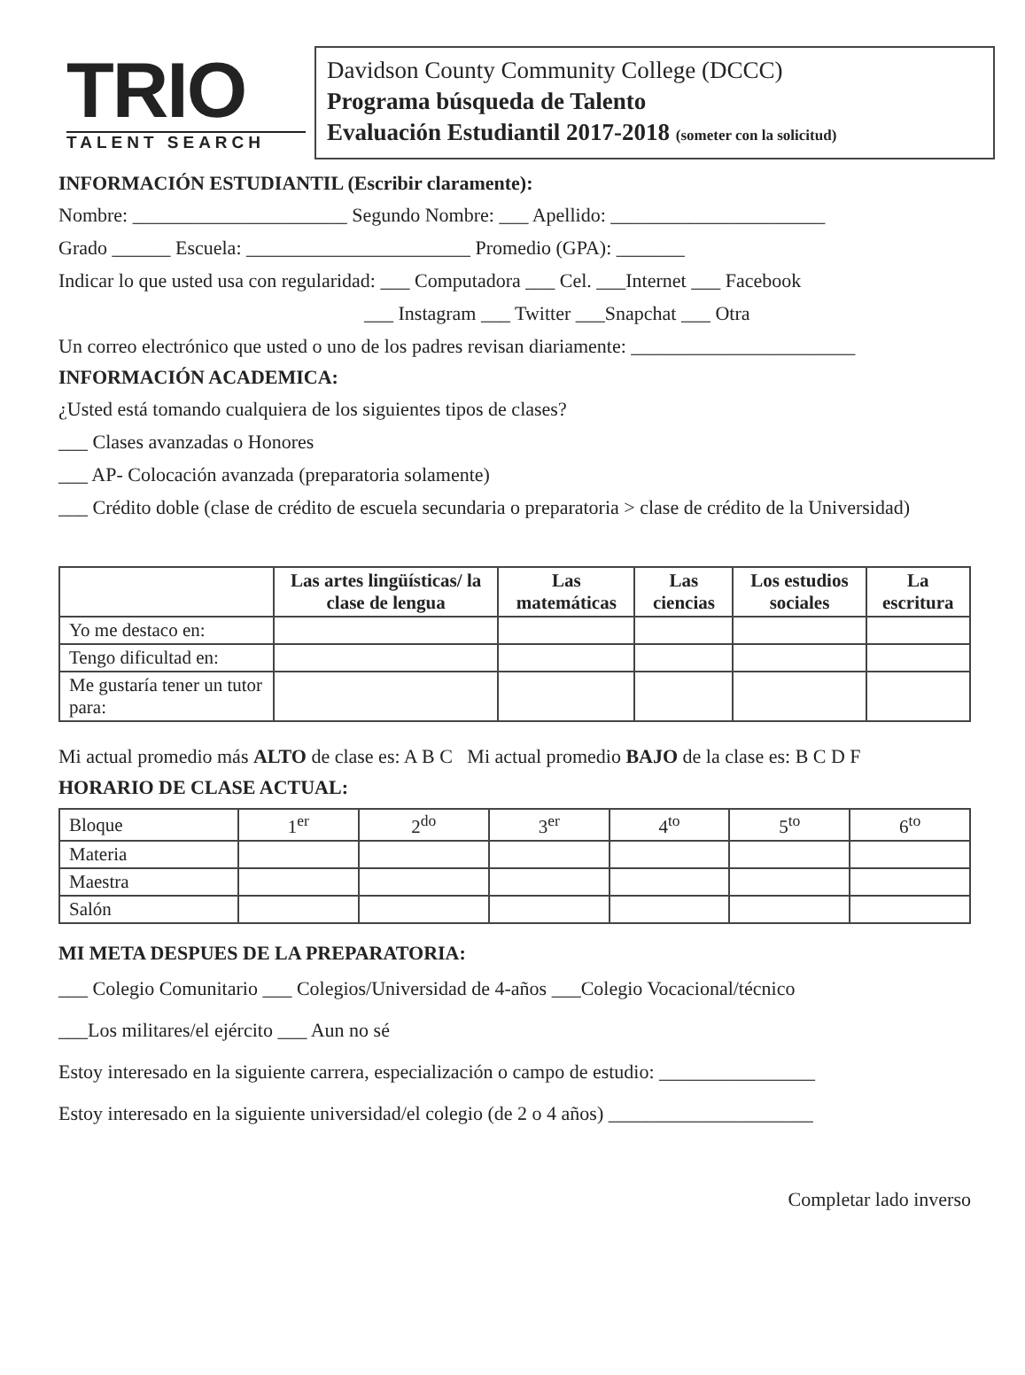TRIO
TALENT SEARCH
Davidson County Community College (DCCC)
Programa búsqueda de Talento
Evaluación Estudiantil 2017-2018 (someter con la solicitud)
INFORMACIÓN ESTUDIANTIL (Escribir claramente):
Nombre: ______________________ Segundo Nombre: ___ Apellido: ______________________
Grado ______ Escuela: _______________________ Promedio (GPA): _______
Indicar lo que usted usa con regularidad: ___ Computadora ___ Cel. ___Internet ___ Facebook
___ Instagram ___ Twitter ___Snapchat ___ Otra
Un correo electrónico que usted o uno de los padres revisan diariamente: _______________________
INFORMACIÓN ACADEMICA:
¿Usted está tomando cualquiera de los siguientes tipos de clases?
___ Clases avanzadas o Honores
___ AP- Colocación avanzada (preparatoria solamente)
___ Crédito doble (clase de crédito de escuela secundaria o preparatoria > clase de crédito de la Universidad)
| | Las artes lingüísticas/ la clase de lengua | Las matemáticas | Las ciencias | Los estudios sociales | La escritura |
| --- | --- | --- | --- | --- | --- |
| Yo me destaco en: | | | | | |
| Tengo dificultad en: | | | | | |
| Me gustaría tener un tutor para: | | | | | |
Mi actual promedio más ALTO de clase es: A B C Mi actual promedio BAJO de la clase es: B C D F
HORARIO DE CLASE ACTUAL:
| Bloque | 1<sup>er</sup> | 2<sup>do</sup> | 3<sup>er</sup> | 4<sup>to</sup> | 5<sup>to</sup> | 6<sup>to</sup> |
| Materia | | | | | | |
| Maestra | | | | | | |
| Salón | | | | | | |
MI META DESPUES DE LA PREPARATORIA:
___ Colegio Comunitario ___ Colegios/Universidad de 4-años ___Colegio Vocacional/técnico
___Los militares/el ejército ___ Aun no sé
Estoy interesado en la siguiente carrera, especialización o campo de estudio: ________________
Estoy interesado en la siguiente universidad/el colegio (de 2 o 4 años) _____________________
Completar lado inverso